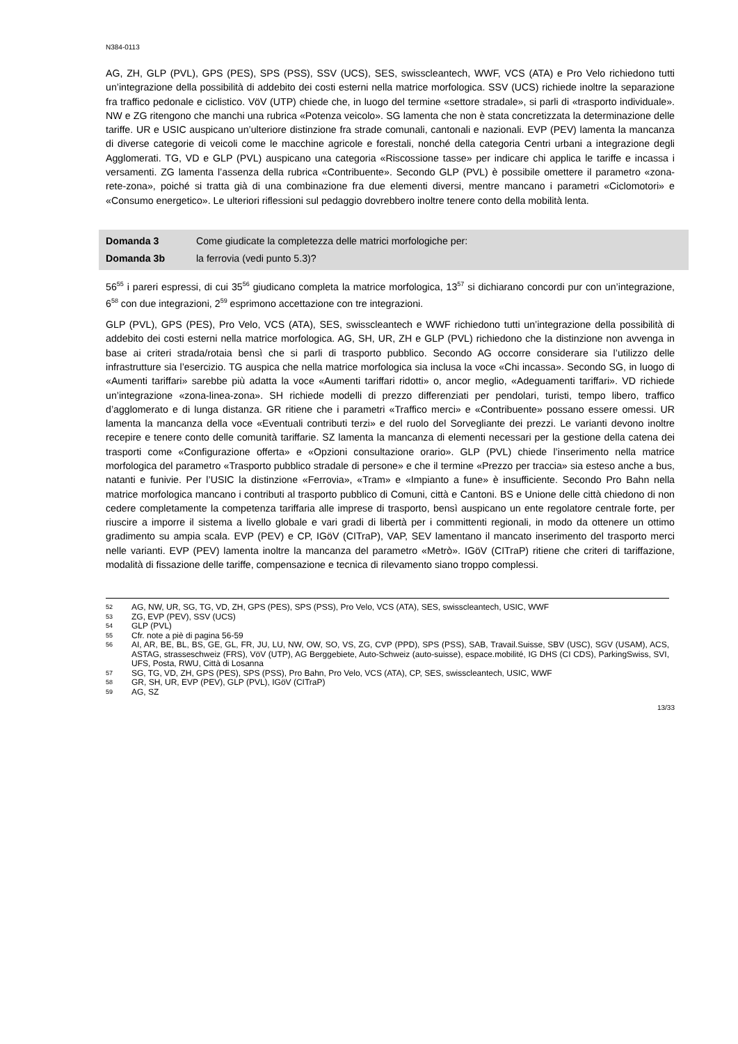N384-0113
AG, ZH, GLP (PVL), GPS (PES), SPS (PSS), SSV (UCS), SES, swisscleantech, WWF, VCS (ATA) e Pro Velo richiedono tutti un’integrazione della possibilità di addebito dei costi esterni nella matrice morfologica. SSV (UCS) richiede inoltre la separazione fra traffico pedonale e ciclistico. VöV (UTP) chiede che, in luogo del termine «settore stradale», si parli di «trasporto individuale». NW e ZG ritengono che manchi una rubrica «Potenza veicolo». SG lamenta che non è stata concretizzata la determinazione delle tariffe. UR e USIC auspicano un’ulteriore distinzione fra strade comunali, cantonali e nazionali. EVP (PEV) lamenta la mancanza di diverse categorie di veicoli come le macchine agricole e forestali, nonché della categoria Centri urbani a integrazione degli Agglomerati. TG, VD e GLP (PVL) auspicano una categoria «Riscossione tasse» per indicare chi applica le tariffe e incassa i versamenti. ZG lamenta l’assenza della rubrica «Contribuente». Secondo GLP (PVL) è possibile omettere il parametro «zona-rete-zona», poiché si tratta già di una combinazione fra due elementi diversi, mentre mancano i parametri «Ciclomotori» e «Consumo energetico». Le ulteriori riflessioni sul pedaggio dovrebbero inoltre tenere conto della mobilità lenta.
Domanda 3 Come giudicate la completezza delle matrici morfologiche per:
Domanda 3b la ferrovia (vedi punto 5.3)?
56<sup>55</sup> i pareri espressi, di cui 35<sup>56</sup> giudicano completa la matrice morfologica, 13<sup>57</sup> si dichiarano concordi pur con un’integrazione, 6<sup>58</sup> con due integrazioni, 2<sup>59</sup> esprimono accettazione con tre integrazioni.
GLP (PVL), GPS (PES), Pro Velo, VCS (ATA), SES, swisscleantech e WWF richiedono tutti un’integrazione della possibilità di addebito dei costi esterni nella matrice morfologica. AG, SH, UR, ZH e GLP (PVL) richiedono che la distinzione non avvenga in base ai criteri strada/rotaia bensì che si parli di trasporto pubblico. Secondo AG occorre considerare sia l’utilizzo delle infrastrutture sia l’esercizio. TG auspica che nella matrice morfologica sia inclusa la voce «Chi incassa». Secondo SG, in luogo di «Aumenti tariffari» sarebbe più adatta la voce «Aumenti tariffari ridotti» o, ancor meglio, «Adeguamenti tariffari». VD richiede un’integrazione «zona-linea-zona». SH richiede modelli di prezzo differenziati per pendolari, turisti, tempo libero, traffico d’agglomerato e di lunga distanza. GR ritiene che i parametri «Traffico merci» e «Contribuente» possano essere omessi. UR lamenta la mancanza della voce «Eventuali contributi terzi» e del ruolo del Sorvegliante dei prezzi. Le varianti devono inoltre recepire e tenere conto delle comunità tariffarie. SZ lamenta la mancanza di elementi necessari per la gestione della catena dei trasporti come «Configurazione offerta» e «Opzioni consultazione orario». GLP (PVL) chiede l’inserimento nella matrice morfologica del parametro «Trasporto pubblico stradale di persone» e che il termine «Prezzo per traccia» sia esteso anche a bus, natanti e funivie. Per l’USIC la distinzione «Ferrovia», «Tram» e «Impianto a fune» è insufficiente. Secondo Pro Bahn nella matrice morfologica mancano i contributi al trasporto pubblico di Comuni, città e Cantoni. BS e Unione delle città chiedono di non cedere completamente la competenza tariffaria alle imprese di trasporto, bensì auspicano un ente regolatore centrale forte, per riuscire a imporre il sistema a livello globale e vari gradi di libertà per i committenti regionali, in modo da ottenere un ottimo gradimento su ampia scala. EVP (PEV) e CP, IGöV (CITraP), VAP, SEV lamentano il mancato inserimento del trasporto merci nelle varianti. EVP (PEV) lamenta inoltre la mancanza del parametro «Metrò». IGöV (CITraP) ritiene che criteri di tariffazione, modalità di fissazione delle tariffe, compensazione e tecnica di rilevamento siano troppo complessi.
52
AG, NW, UR, SG, TG, VD, ZH, GPS (PES), SPS (PSS), Pro Velo, VCS (ATA), SES, swisscleantech, USIC, WWF
53 ZG, EVP (PEV), SSV (UCS)
54 GLP (PVL)
55 Cfr. note a piè di pagina 56-59
56
AI, AR, BE, BL, BS, GE, GL, FR, JU, LU, NW, OW, SO, VS, ZG, CVP (PPD), SPS (PSS), SAB, Travail.Suisse, SBV (USC), SGV (USAM), ACS, ASTAG, strasseschweiz (FRS), VöV (UTP), AG Berggebiete, Auto-Schweiz (auto-suisse), espace.mobilité, IG DHS (CI CDS), ParkingSwiss, SVI, UFS, Posta, RWU, Città di Losanna
57
SG, TG, VD, ZH, GPS (PES), SPS (PSS), Pro Bahn, Pro Velo, VCS (ATA), CP, SES, swisscleantech, USIC, WWF
58 GR, SH, UR, EVP (PEV), GLP (PVL), IGöV (CITraP)
59 AG, SZ
13/33